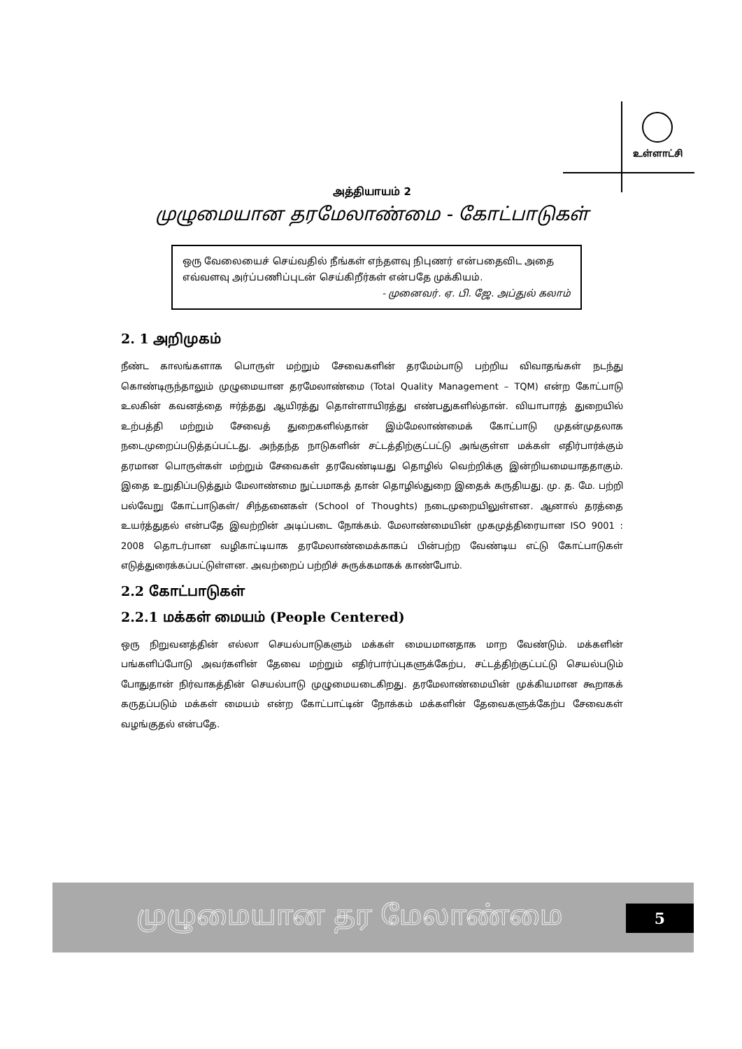உள்ளாட்சி
அத்தியாயம் 2
முழுமையான தரமேலாண்மை - கோட்பாடுகள்
ஒரு வேலையைச் செய்வதில் நீங்கள் எந்தளவு நிபுணர் என்பதைவிட அதை எவ்வளவு அர்ப்பணிப்புடன் செய்கிறீர்கள் என்பதே முக்கியம்.
- முனைவர். ஏ. பி. ஜே. அப்துல் கலாம்
2. 1 அறிமுகம்
நீண்ட காலங்களாக பொருள் மற்றும் சேவைகளின் தரமேம்பாடு பற்றிய விவாதங்கள் நடந்து கொண்டிருந்தாலும் முழுமையான தரமேலாண்மை (Total Quality Management – TQM) என்ற கோட்பாடு உலகின் கவனத்தை ஈர்த்தது ஆயிரத்து தொள்ளாயிரத்து எண்பதுகளில்தான். வியாபாரத் துறையில் உற்பத்தி மற்றும் சேவைத் துறைகளில்தான் இம்மேலாண்மைக் கோட்பாடு முதன்முதலாக நடைமுறைப்படுத்தப்பட்டது. அந்தந்த நாடுகளின் சட்டத்திற்குட்பட்டு அங்குள்ள மக்கள் எதிர்பார்க்கும் தரமான பொருள்கள் மற்றும் சேவைகள் தரவேண்டியது தொழில் வெற்றிக்கு இன்றியமையாததாகும். இதை உறுதிப்படுத்தும் மேலாண்மை நுட்பமாகத் தான் தொழில்துறை இதைக் கருதியது. மு. த. மே. பற்றி பல்வேறு கோட்பாடுகள்/ சிந்தனைகள் (School of Thoughts) நடைமுறையிலுள்ளன. ஆனால் தரத்தை உயர்த்துதல் என்பதே இவற்றின் அடிப்படை நோக்கம். மேலாண்மையின் முகமுத்திரையான ISO 9001 : 2008 தொடர்பான வழிகாட்டியாக தரமேலாண்மைக்காகப் பின்பற்ற வேண்டிய எட்டு கோட்பாடுகள் எடுத்துரைக்கப்பட்டுள்ளன. அவற்றைப் பற்றிச் சுருக்கமாகக் காண்போம்.
2.2 கோட்பாடுகள்
2.2.1 மக்கள் மையம் (People Centered)
ஒரு நிறுவனத்தின் எல்லா செயல்பாடுகளும் மக்கள் மையமானதாக மாற வேண்டும். மக்களின் பங்களிப்போடு அவர்களின் தேவை மற்றும் எதிர்பார்ப்புகளுக்கேற்ப, சட்டத்திற்குட்பட்டு செயல்படும் போதுதான் நிர்வாகத்தின் செயல்பாடு முழுமையடைகிறது. தரமேலாண்மையின் முக்கியமான கூறாகக் கருதப்படும் மக்கள் மையம் என்ற கோட்பாட்டின் நோக்கம் மக்களின் தேவைகளுக்கேற்ப சேவைகள் வழங்குதல் என்பதே.
முழுமையான தர மேலாண்மை 5